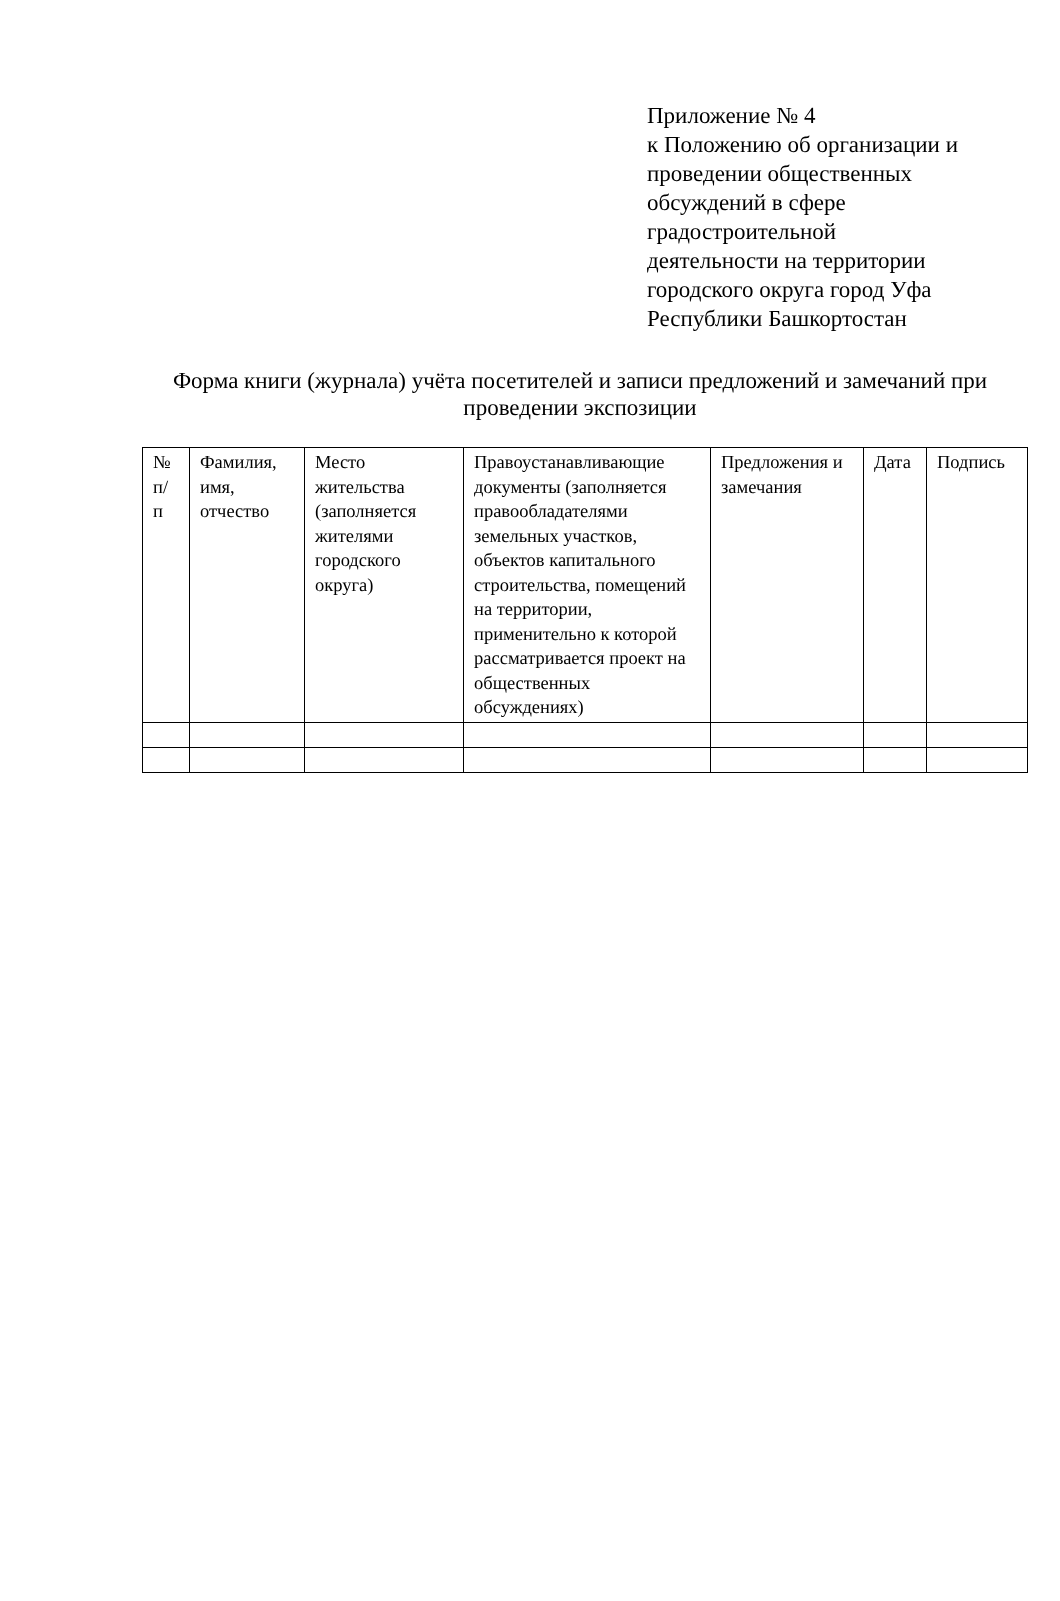Приложение № 4
к Положению об организации и
проведении общественных
обсуждений в сфере
градостроительной
деятельности на территории
городского округа город Уфа
Республики Башкортостан
Форма книги (журнала) учёта посетителей и записи предложений и замечаний при проведении экспозиции
| № п/ п | Фамилия, имя, отчество | Место жительства (заполняется жителями городского округа) | Правоустанавливающие документы (заполняется правообладателями земельных участков, объектов капитального строительства, помещений на территории, применительно к которой рассматривается проект на общественных обсуждениях) | Предложения и замечания | Дата | Подпись |